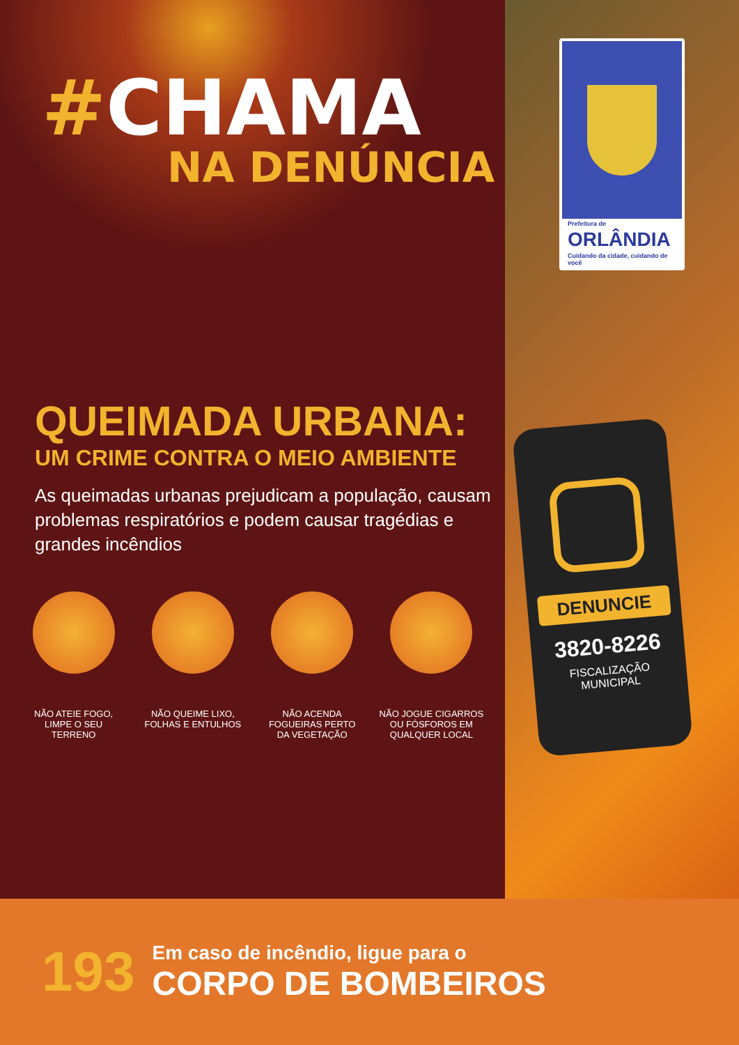#CHAMA
NA DENÚNCIA
QUEIMADA URBANA:
UM CRIME CONTRA O MEIO AMBIENTE
As queimadas urbanas prejudicam a população, causam problemas respiratórios e podem causar tragédias e grandes incêndios
NÃO ATEIE FOGO,
LIMPE O SEU
TERRENO
NÃO QUEIME LIXO,
FOLHAS E ENTULHOS
NÃO ACENDA
FOGUEIRAS PERTO
DA VEGETAÇÃO
NÃO JOGUE CIGARROS
OU FÓSFOROS EM
QUALQUER LOCAL
193
Em caso de incêndio, ligue para o
CORPO DE BOMBEIROS
Prefeitura de
ORLÂNDIA
Cuidando da cidade, cuidando de você
DENUNCIE
3820-8226
FISCALIZAÇÃO
MUNICIPAL